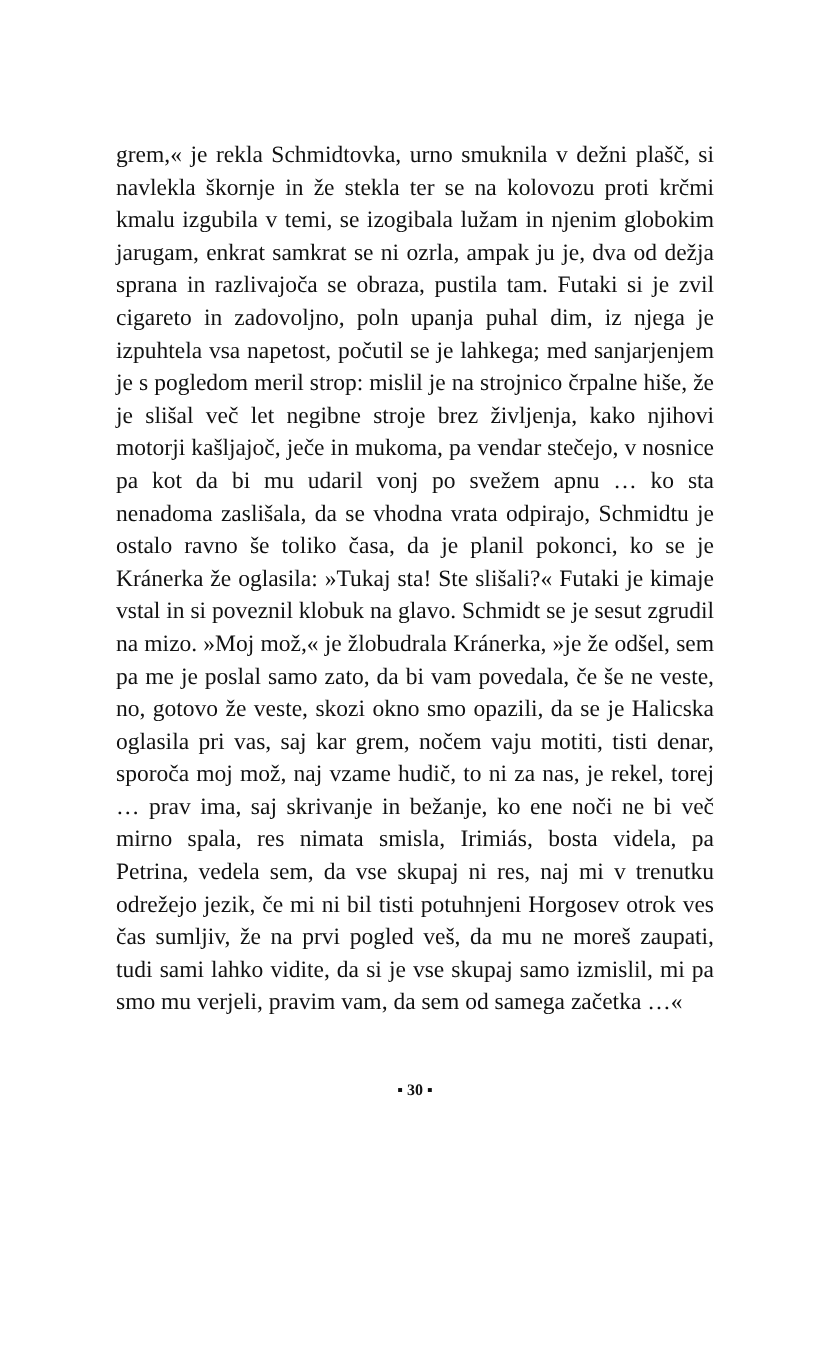grem,« je rekla Schmidtovka, urno smuknila v dežni plašč, si navlekla škornje in že stekla ter se na kolovozu proti krčmi kmalu izgubila v temi, se izogibala lužam in njenim globokim jarugam, enkrat samkrat se ni ozrla, ampak ju je, dva od dežja sprana in razlivajoča se obraza, pustila tam. Futaki si je zvil cigareto in zadovoljno, poln upanja puhal dim, iz njega je izpuhtela vsa napetost, počutil se je lahkega; med sanjarjenjem je s pogledom meril strop: mislil je na strojnico črpalne hiše, že je slišal več let negibne stroje brez življenja, kako njihovi motorji kašljajoč, ječe in mukoma, pa vendar stečejo, v nosnice pa kot da bi mu udaril vonj po svežem apnu … ko sta nenadoma zaslišala, da se vhodna vrata odpirajo, Schmidtu je ostalo ravno še toliko časa, da je planil pokonci, ko se je Kránerka že oglasila: »Tukaj sta! Ste slišali?« Futaki je kimaje vstal in si poveznil klobuk na glavo. Schmidt se je sesut zgrudil na mizo. »Moj mož,« je žlobudrala Kránerka, »je že odšel, sem pa me je poslal samo zato, da bi vam povedala, če še ne veste, no, gotovo že veste, skozi okno smo opazili, da se je Halicska oglasila pri vas, saj kar grem, nočem vaju motiti, tisti denar, sporoča moj mož, naj vzame hudič, to ni za nas, je rekel, torej … prav ima, saj skrivanje in bežanje, ko ene noči ne bi več mirno spala, res nimata smisla, Irimiás, bosta videla, pa Petrina, vedela sem, da vse skupaj ni res, naj mi v trenutku odrežejo jezik, če mi ni bil tisti potuhnjeni Horgosev otrok ves čas sumljiv, že na prvi pogled veš, da mu ne moreš zaupati, tudi sami lahko vidite, da si je vse skupaj samo izmislil, mi pa smo mu verjeli, pravim vam, da sem od samega začetka …«
▪ 30 ▪